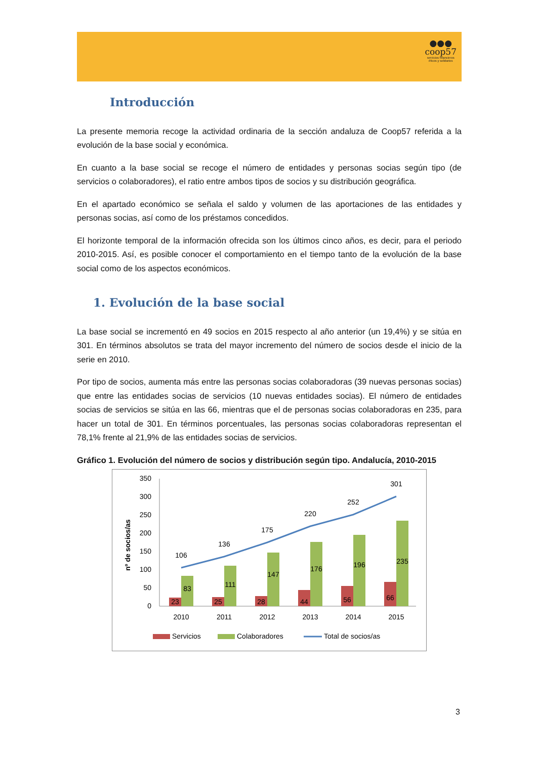●●●
coop57
servicios financieros
éticos y solidarios
Introducción
La presente memoria recoge la actividad ordinaria de la sección andaluza de Coop57 referida a la evolución de la base social y económica.
En cuanto a la base social se recoge el número de entidades y personas socias según tipo (de servicios o colaboradores), el ratio entre ambos tipos de socios y su distribución geográfica.
En el apartado económico se señala el saldo y volumen de las aportaciones de las entidades y personas socias, así como de los préstamos concedidos.
El horizonte temporal de la información ofrecida son los últimos cinco años, es decir, para el periodo 2010-2015. Así, es posible conocer el comportamiento en el tiempo tanto de la evolución de la base social como de los aspectos económicos.
1. Evolución de la base social
La base social se incrementó en 49 socios en 2015 respecto al año anterior (un 19,4%) y se sitúa en 301. En términos absolutos se trata del mayor incremento del número de socios desde el inicio de la serie en 2010.
Por tipo de socios, aumenta más entre las personas socias colaboradoras (39 nuevas personas socias) que entre las entidades socias de servicios (10 nuevas entidades socias). El número de entidades socias de servicios se sitúa en las 66, mientras que el de personas socias colaboradoras en 235, para hacer un total de 301. En términos porcentuales, las personas socias colaboradoras representan el 78,1% frente al 21,9% de las entidades socias de servicios.
Gráfico 1. Evolución del número de socios y distribución según tipo. Andalucía, 2010-2015
nº de socios/as
350
300
250
200
150
100
50
0
23
83
25
111
28
147
44
176
56
196
66
235
106
136
175
220
252
301
2010
2011
2012
2013
2014
2015
Servicios
Colaboradores
Total de socios/as
3